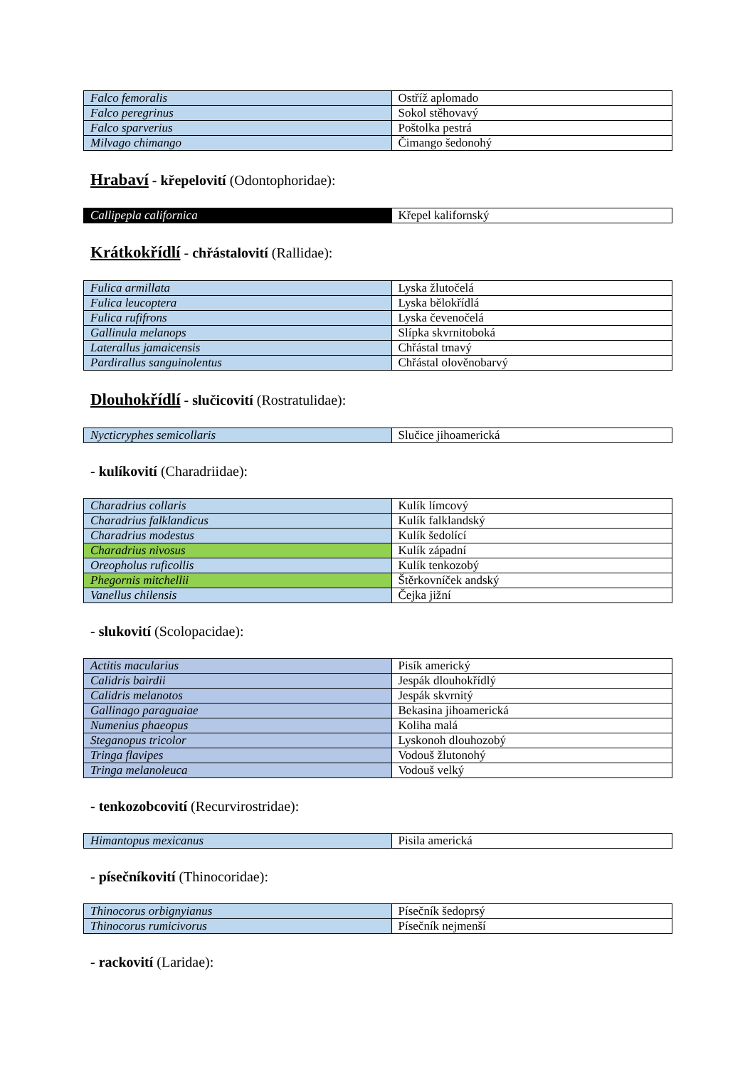| Falco femoralis | Ostříž aplomado |
| Falco peregrinus | Sokol stěhovavý |
| Falco sparverius | Poštolka pestrá |
| Milvago chimango | Čimango šedonohý |
Hrabaví - křepelovití (Odontophoridae):
| Callipepla californica | Křepel kalifornský |
Krátkokřídlí - chřástalovití (Rallidae):
| Fulica armillata | Lyska žlutočelá |
| Fulica leucoptera | Lyska bělokřídlá |
| Fulica rufifrons | Lyska čevenočelá |
| Gallinula melanops | Slípka skvrnitoboká |
| Laterallus jamaicensis | Chřástal tmavý |
| Pardirallus sanguinolentus | Chřástal olověnobarvý |
Dlouhokřídlí - slučicovití (Rostratulidae):
| Nycticryphes semicollaris | Slučice jihoamerická |
- kulíkovití (Charadriidae):
| Charadrius collaris | Kulík límcový |
| Charadrius falklandicus | Kulík falklandský |
| Charadrius modestus | Kulík šedolící |
| Charadrius nivosus | Kulík západní |
| Oreopholus ruficollis | Kulík tenkozobý |
| Phegornis mitchellii | Štěrkovníček andský |
| Vanellus chilensis | Čejka jižní |
- slukovití (Scolopacidae):
| Actitis macularius | Pisík americký |
| Calidris bairdii | Jespák dlouhokřídlý |
| Calidris melanotos | Jespák skvrnitý |
| Gallinago paraguaiae | Bekasina jihoamerická |
| Numenius phaeopus | Koliha malá |
| Steganopus tricolor | Lyskonoh dlouhozobý |
| Tringa flavipes | Vodouš žlutonohý |
| Tringa melanoleuca | Vodouš velký |
- tenkozobcovití (Recurvirostridae):
| Himantopus mexicanus | Pisila americká |
- písečníkovití (Thinocoridae):
| Thinocorus orbignyianus | Písečník šedoprsý |
| Thinocorus rumicivorus | Písečník nejmenší |
- rackovití (Laridae):